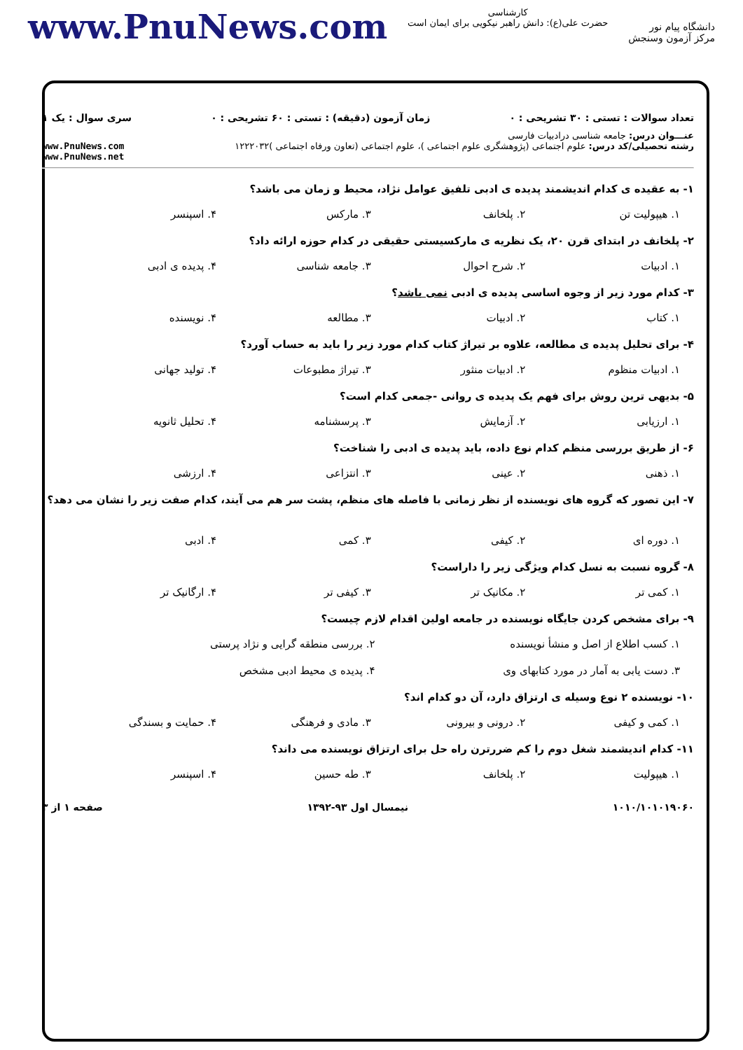دانشگاه پیام نور
مرکز آزمون وسنجش
کارشناسی
حضرت علی(ع): دانش راهبر نیکویی برای ایمان است
www.PnuNews.com
تعداد سوالات : تستی : ۳۰ تشریحی : ۰ زمان آزمون (دقیقه) : تستی : ۶۰ تشریحی : ۰ سری سوال : یک ۱
عنـــوان درس: جامعه شناسی درادبیات فارسی
رشته تحصیلی/کد درس: علوم اجتماعی (پژوهشگری علوم اجتماعی )، علوم اجتماعی (تعاون ورفاه اجتماعی )۱۲۲۲۰۳۲ www.PnuNews.com
www.PnuNews.net
۱- به عقیده ی کدام اندیشمند پدیده ی ادبی تلفیق عوامل نژاد، محیط و زمان می باشد؟
۱. هیپولیت تن ۲. پلخانف ۳. مارکس ۴. اسپنسر
۲- پلخانف در ابتدای قرن ۲۰، یک نظریه ی مارکسیستی حقیقی در کدام حوزه ارائه داد؟
۱. ادبیات ۲. شرح احوال ۳. جامعه شناسی ۴. پدیده ی ادبی
۳- کدام مورد زیر از وجوه اساسی پدیده ی ادبی نمی باشد؟
۱. کتاب ۲. ادبیات ۳. مطالعه ۴. نویسنده
۴- برای تحلیل پدیده ی مطالعه، علاوه بر تیراژ کتاب کدام مورد زیر را باید به حساب آورد؟
۱. ادبیات منظوم ۲. ادبیات منثور ۳. تیراژ مطبوعات ۴. تولید جهانی
۵- بدیهی ترین روش برای فهم یک پدیده ی روانی -جمعی کدام است؟
۱. ارزیابی ۲. آزمایش ۳. پرسشنامه ۴. تحلیل ثانویه
۶- از طریق بررسی منظم کدام نوع داده، باید پدیده ی ادبی را شناخت؟
۱. ذهنی ۲. عینی ۳. انتزاعی ۴. ارزشی
۷- این تصور که گروه های نویسنده از نظر زمانی با فاصله های منظم، پشت سر هم می آیند، کدام صفت زیر را نشان می دهد؟
۱. دوره ای ۲. کیفی ۳. کمی ۴. ادبی
۸- گروه نسبت به نسل کدام ویژگی زیر را داراست؟
۱. کمی تر ۲. مکانیک تر ۳. کیفی تر ۴. ارگانیک تر
۹- برای مشخص کردن جایگاه نویسنده در جامعه اولین اقدام لازم چیست؟
۱. کسب اطلاع از اصل و منشأ نویسنده ۲. بررسی منطقه گرایی و نژاد پرستی ۳. دست یابی به آمار در مورد کتابهای وی ۴. پدیده ی محیط ادبی مشخص
۱۰- نویسنده ۲ نوع وسیله ی ارتزاق دارد، آن دو کدام اند؟
۱. کمی و کیفی ۲. درونی و بیرونی ۳. مادی و فرهنگی ۴. حمایت و بسندگی
۱۱- کدام اندیشمند شغل دوم را کم ضررترن راه حل برای ارتزاق نویسنده می داند؟
۱. هیپولیت ۲. پلخانف ۳. طه حسین ۴. اسپنسر
۱۰۱۰/۱۰۱۰۱۹۰۶۰ نیمسال اول ۹۳-۱۳۹۲ صفحه ۱ از ۳